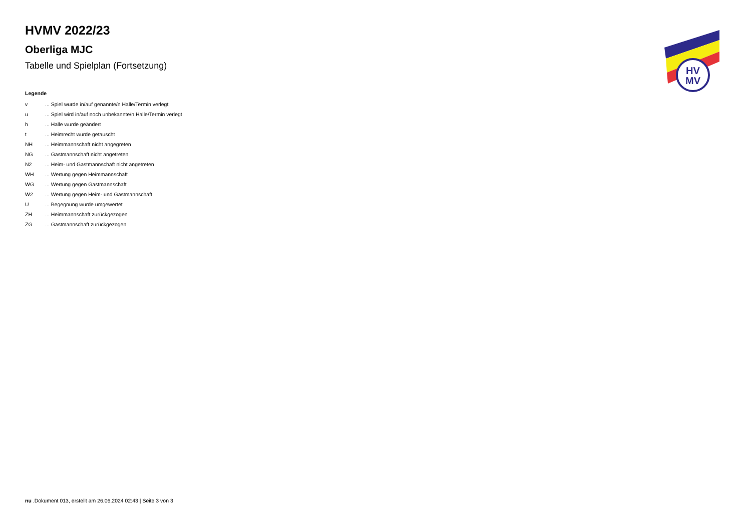HV
MV
HVMV 2022/23
Oberliga MJC
Tabelle und Spielplan (Fortsetzung)
Legende
| v | ... Spiel wurde in/auf genannte/n Halle/Termin verlegt |
| u | ... Spiel wird in/auf noch unbekannte/n Halle/Termin verlegt |
| h | ... Halle wurde geändert |
| t | ... Heimrecht wurde getauscht |
| NH | ... Heimmannschaft nicht angegreten |
| NG | ... Gastmannschaft nicht angetreten |
| N2 | ... Heim- und Gastmannschaft nicht angetreten |
| WH | ... Wertung gegen Heimmannschaft |
| WG | ... Wertung gegen Gastmannschaft |
| W2 | ... Wertung gegen Heim- und Gastmannschaft |
| U | ... Begegnung wurde umgewertet |
| ZH | ... Heimmannschaft zurückgezogen |
| ZG | ... Gastmannschaft zurückgezogen |
nu .Dokument 013, erstellt am 26.06.2024 02:43 | Seite 3 von 3